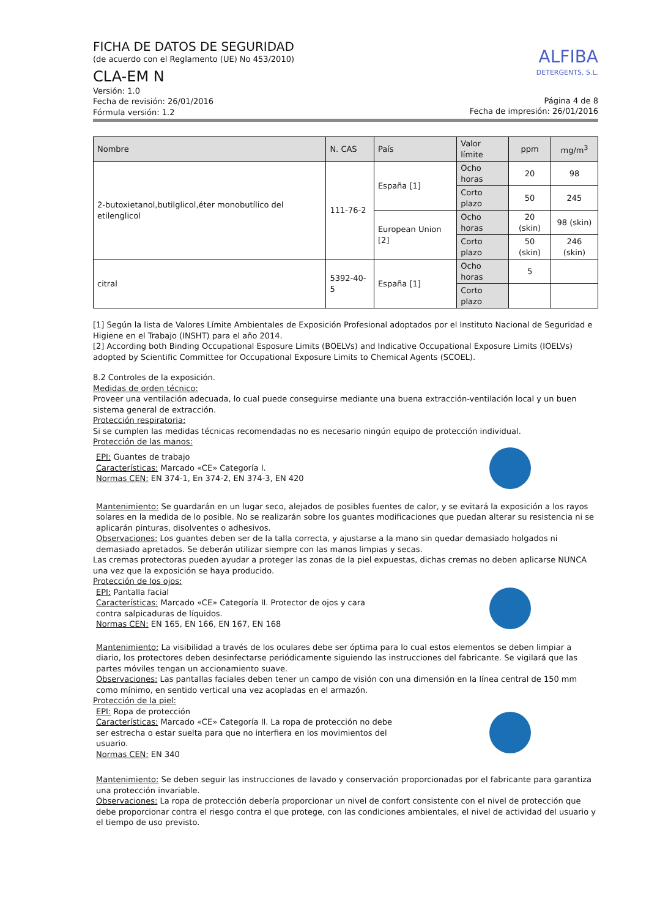FICHA DE DATOS DE SEGURIDAD
(de acuerdo con el Reglamento (UE) No 453/2010)
CLA-EM N
Versión: 1.0
Fecha de revisión: 26/01/2016
Fórmula versión: 1.2
ALFIBA
DETERGENTS, S.L.
Página 4 de 8
Fecha de impresión: 26/01/2016
| Nombre | N. CAS | País | Valor límite | ppm | mg/m<sup>3</sup> |
| --- | --- | --- | --- | --- | --- |
| 2-butoxietanol,butilglicol,éter monobutílico del etilenglicol | 111-76-2 | España [1] | Ocho horas | 20 | 98 |
| | | | Corto plazo | 50 | 245 |
| | | European Union [2] | Ocho horas | 20 (skin) | 98 (skin) |
| | | | Corto plazo | 50 (skin) | 246 (skin) |
| citral | 5392-40-5 | España [1] | Ocho horas | 5 | |
| | | | Corto plazo | | |
[1] Según la lista de Valores Límite Ambientales de Exposición Profesional adoptados por el Instituto Nacional de Seguridad e Higiene en el Trabajo (INSHT) para el año 2014.
[2] According both Binding Occupational Esposure Limits (BOELVs) and Indicative Occupational Exposure Limits (IOELVs) adopted by Scientific Committee for Occupational Exposure Limits to Chemical Agents (SCOEL).
8.2 Controles de la exposición.
Medidas de orden técnico:
Proveer una ventilación adecuada, lo cual puede conseguirse mediante una buena extracción-ventilación local y un buen sistema general de extracción.
Protección respiratoria:
Si se cumplen las medidas técnicas recomendadas no es necesario ningún equipo de protección individual.
Protección de las manos:
EPI: Guantes de trabajo
Características: Marcado «CE» Categoría I.
Normas CEN: EN 374-1, En 374-2, EN 374-3, EN 420
Mantenimiento: Se guardarán en un lugar seco, alejados de posibles fuentes de calor, y se evitará la exposición a los rayos solares en la medida de lo posible. No se realizarán sobre los guantes modificaciones que puedan alterar su resistencia ni se aplicarán pinturas, disolventes o adhesivos.
Observaciones: Los guantes deben ser de la talla correcta, y ajustarse a la mano sin quedar demasiado holgados ni demasiado apretados. Se deberán utilizar siempre con las manos limpias y secas.
Las cremas protectoras pueden ayudar a proteger las zonas de la piel expuestas, dichas cremas no deben aplicarse NUNCA una vez que la exposición se haya producido.
Protección de los ojos:
EPI: Pantalla facial
Características: Marcado «CE» Categoría II. Protector de ojos y cara contra salpicaduras de líquidos.
Normas CEN: EN 165, EN 166, EN 167, EN 168
Mantenimiento: La visibilidad a través de los oculares debe ser óptima para lo cual estos elementos se deben limpiar a diario, los protectores deben desinfectarse periódicamente siguiendo las instrucciones del fabricante. Se vigilará que las partes móviles tengan un accionamiento suave.
Observaciones: Las pantallas faciales deben tener un campo de visión con una dimensión en la línea central de 150 mm como mínimo, en sentido vertical una vez acopladas en el armazón.
Protección de la piel:
EPI: Ropa de protección
Características: Marcado «CE» Categoría II. La ropa de protección no debe ser estrecha o estar suelta para que no interfiera en los movimientos del usuario.
Normas CEN: EN 340
Mantenimiento: Se deben seguir las instrucciones de lavado y conservación proporcionadas por el fabricante para garantiza una protección invariable.
Observaciones: La ropa de protección debería proporcionar un nivel de confort consistente con el nivel de protección que debe proporcionar contra el riesgo contra el que protege, con las condiciones ambientales, el nivel de actividad del usuario y el tiempo de uso previsto.